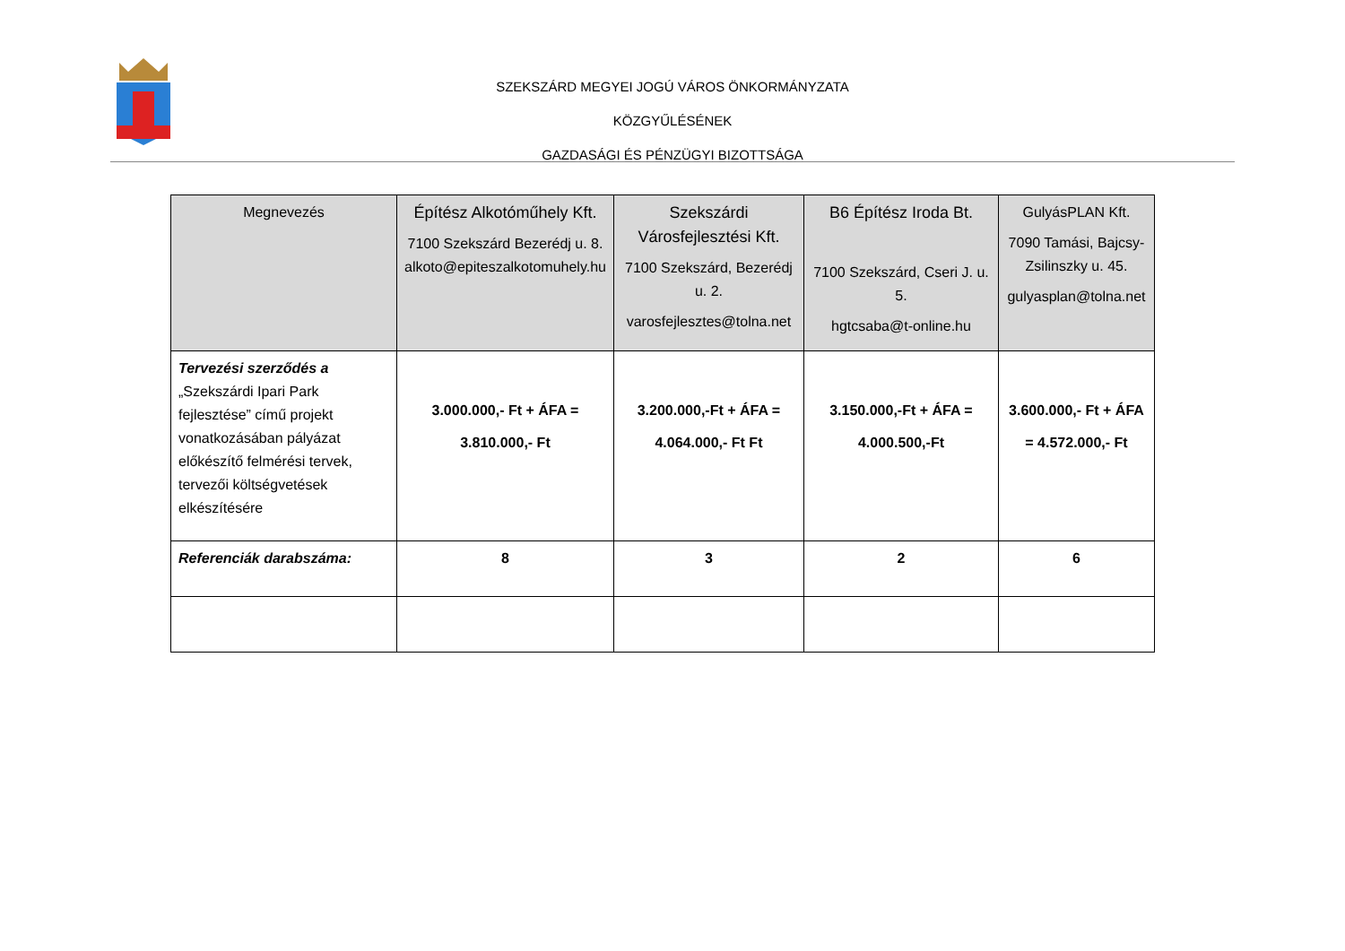SZEKSZÁRD MEGYEI JOGÚ VÁROS ÖNKORMÁNYZATA
KÖZGYŰLÉSÉNEK
GAZDASÁGI ÉS PÉNZÜGYI BIZOTTSÁGA
| Megnevezés | Építész Alkotóműhely Kft. 7100 Szekszárd Bezerédj u. 8. alkoto@epiteszalkotomuhely.hu | Szekszárdi Városfejlesztési Kft. 7100 Szekszárd, Bezerédj u. 2. varosfejlesztes@tolna.net | B6 Építész Iroda Bt. 7100 Szekszárd, Cseri J. u. 5. hgtcsaba@t-online.hu | GulyásPLAN Kft. 7090 Tamási, Bajcsy-Zsilinszky u. 45. gulyasplan@tolna.net |
| --- | --- | --- | --- | --- |
| Tervezési szerződés a „Szekszárdi Ipari Park fejlesztése” című projekt vonatkozásában pályázat előkészítő felmérési tervek, tervezői költségvetések elkészítésére | 3.000.000,- Ft + ÁFA = 3.810.000,- Ft | 3.200.000,-Ft + ÁFA = 4.064.000,- Ft Ft | 3.150.000,-Ft + ÁFA = 4.000.500,-Ft | 3.600.000,- Ft + ÁFA = 4.572.000,- Ft |
| Referenciák darabszáma: | 8 | 3 | 2 | 6 |